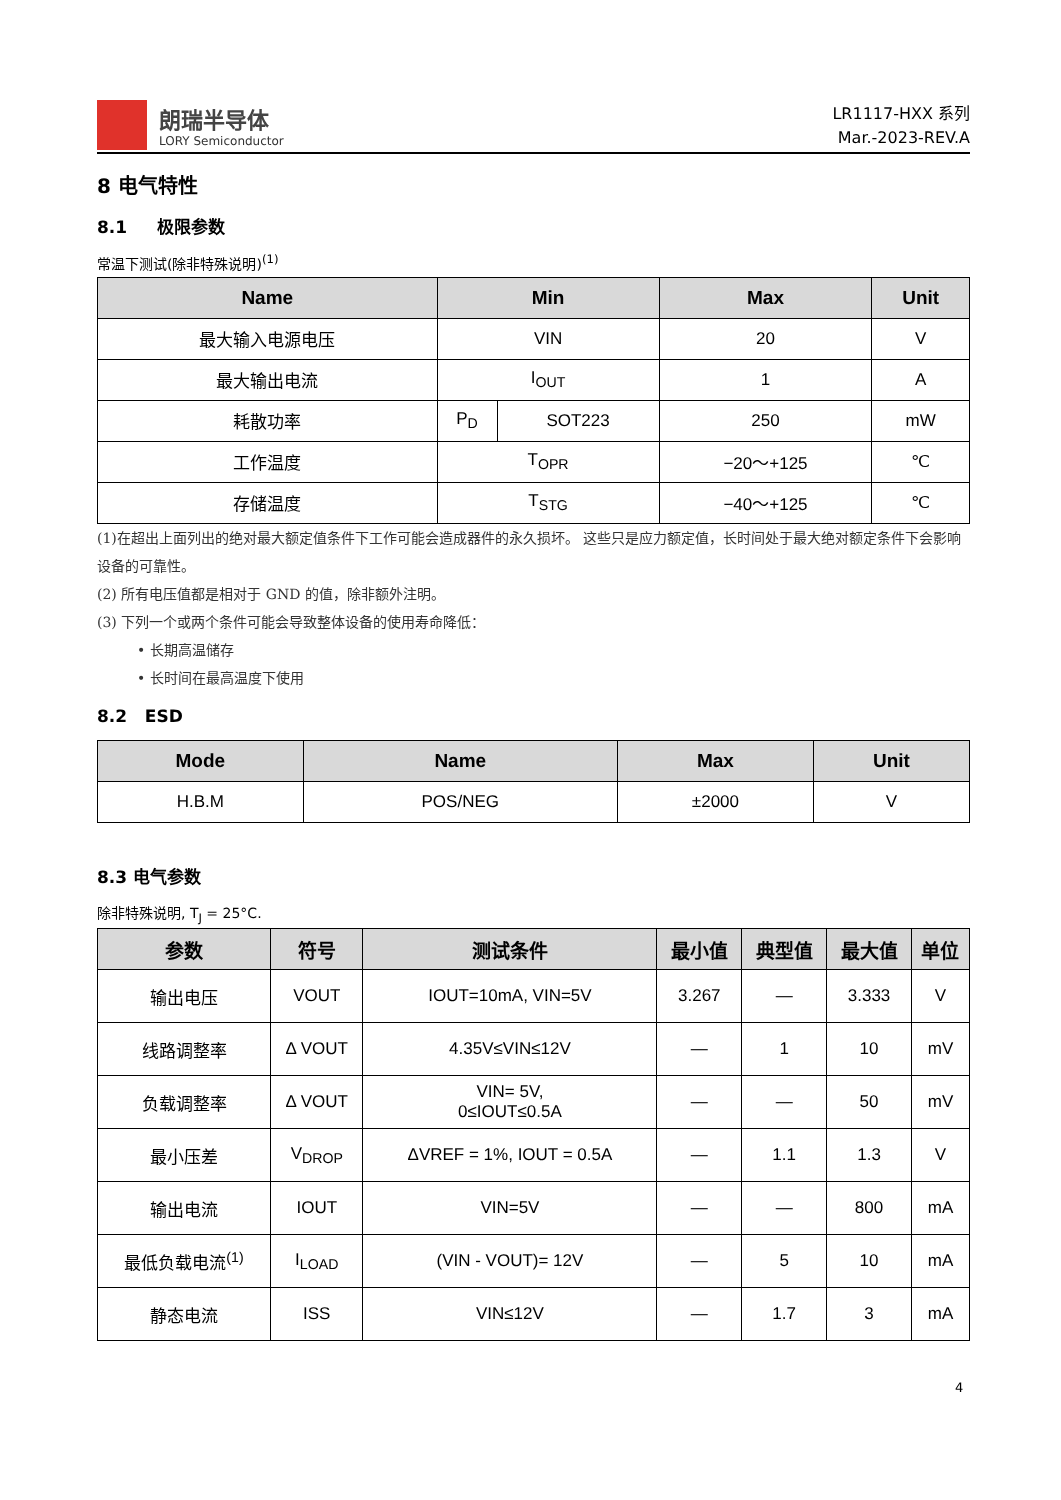朗瑞半导体
LORY Semiconductor
LR1117-HXX 系列
Mar.-2023-REV.A
8 电气特性
8.1 极限参数
常温下测试(除非特殊说明)<sup>(1)</sup>
| Name | Min | | Max | Unit |
| --- | --- | --- | --- | --- |
| 最大输入电源电压 | VIN | | 20 | V |
| 最大输出电流 | I<sub>OUT</sub> | | 1 | A |
| 耗散功率 | P<sub>D</sub> | SOT223 | 250 | mW |
| 工作温度 | T<sub>OPR</sub> | | −20～+125 | ℃ |
| 存储温度 | T<sub>STG</sub> | | −40～+125 | ℃ |
(1)在超出上面列出的绝对最大额定值条件下工作可能会造成器件的永久损坏。 这些只是应力额定值，长时间处于最大绝对额定条件下会影响设备的可靠性。
(2) 所有电压值都是相对于 GND 的值，除非额外注明。
(3) 下列一个或两个条件可能会导致整体设备的使用寿命降低：
• 长期高温储存
• 长时间在最高温度下使用
8.2 ESD
| Mode | Name | Max | Unit |
| --- | --- | --- | --- |
| H.B.M | POS/NEG | ±2000 | V |
8.3 电气参数
除非特殊说明, T<sub>J</sub> = 25°C.
| 参数 | 符号 | 测试条件 | 最小值 | 典型值 | 最大值 | 单位 |
| --- | --- | --- | --- | --- | --- | --- |
| 输出电压 | VOUT | IOUT=10mA, VIN=5V | 3.267 | — | 3.333 | V |
| 线路调整率 | Δ VOUT | 4.35V≤VIN≤12V | — | 1 | 10 | mV |
| 负载调整率 | Δ VOUT | VIN= 5V, 0≤IOUT≤0.5A | — | — | 50 | mV |
| 最小压差 | V<sub>DROP</sub> | ΔVREF = 1%, IOUT = 0.5A | — | 1.1 | 1.3 | V |
| 输出电流 | IOUT | VIN=5V | — | — | 800 | mA |
| 最低负载电流<sup>(1)</sup> | I<sub>LOAD</sub> | (VIN - VOUT)= 12V | — | 5 | 10 | mA |
| 静态电流 | ISS | VIN≤12V | — | 1.7 | 3 | mA |
4